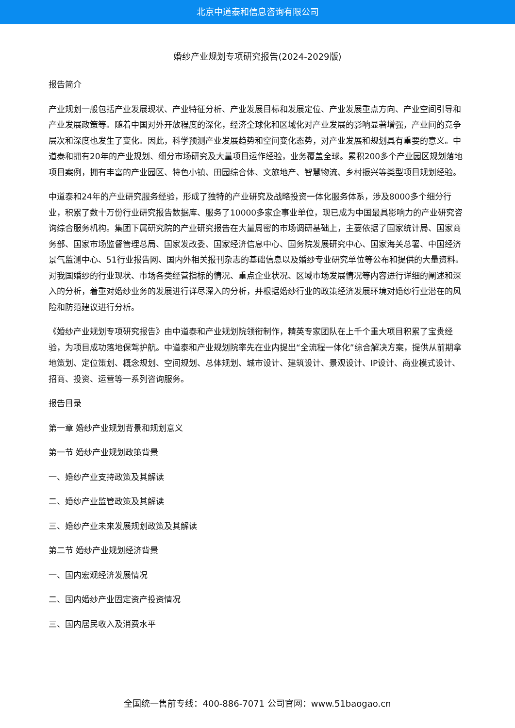北京中道泰和信息咨询有限公司
婚纱产业规划专项研究报告(2024-2029版)
报告简介
产业规划一般包括产业发展现状、产业特征分析、产业发展目标和发展定位、产业发展重点方向、产业空间引导和产业发展政策等。随着中国对外开放程度的深化，经济全球化和区域化对产业发展的影响显著增强，产业间的竞争层次和深度也发生了变化。因此，科学预测产业发展趋势和空间变化态势，对产业发展和规划具有重要的意义。中道泰和拥有20年的产业规划、细分市场研究及大量项目运作经验，业务覆盖全球。累积200多个产业园区规划落地项目案例，拥有丰富的产业园区、特色小镇、田园综合体、文旅地产、智慧物流、乡村振兴等类型项目规划经验。
中道泰和24年的产业研究服务经验，形成了独特的产业研究及战略投资一体化服务体系，涉及8000多个细分行业，积累了数十万份行业研究报告数据库、服务了10000多家企事业单位，现已成为中国最具影响力的产业研究咨询综合服务机构。集团下属研究院的产业研究报告在大量周密的市场调研基础上，主要依据了国家统计局、国家商务部、国家市场监督管理总局、国家发改委、国家经济信息中心、国务院发展研究中心、国家海关总署、中国经济景气监测中心、51行业报告网、国内外相关报刊杂志的基础信息以及婚纱专业研究单位等公布和提供的大量资料。对我国婚纱的行业现状、市场各类经营指标的情况、重点企业状况、区域市场发展情况等内容进行详细的阐述和深入的分析，着重对婚纱业务的发展进行详尽深入的分析，并根据婚纱行业的政策经济发展环境对婚纱行业潜在的风险和防范建议进行分析。
《婚纱产业规划专项研究报告》由中道泰和产业规划院领衔制作，精英专家团队在上千个重大项目积累了宝贵经验，为项目成功落地保驾护航。中道泰和产业规划院率先在业内提出“全流程一体化”综合解决方案，提供从前期拿地策划、定位策划、概念规划、空间规划、总体规划、城市设计、建筑设计、景观设计、IP设计、商业模式设计、招商、投资、运营等一系列咨询服务。
报告目录
第一章 婚纱产业规划背景和规划意义
第一节 婚纱产业规划政策背景
一、婚纱产业支持政策及其解读
二、婚纱产业监管政策及其解读
三、婚纱产业未来发展规划政策及其解读
第二节 婚纱产业规划经济背景
一、国内宏观经济发展情况
二、国内婚纱产业固定资产投资情况
三、国内居民收入及消费水平
全国统一售前专线：400-886-7071 公司官网：www.51baogao.cn